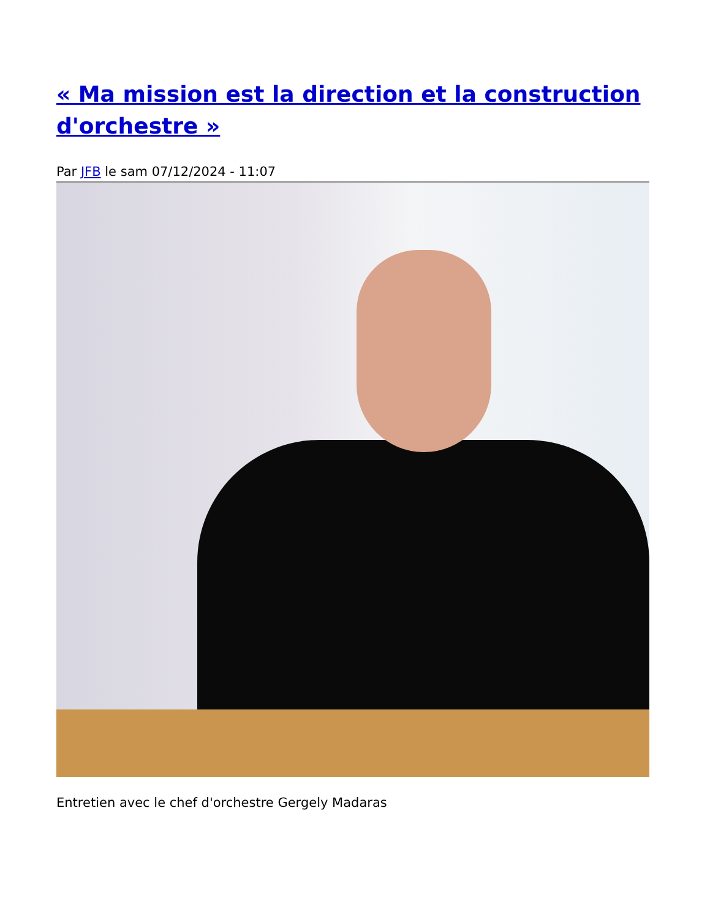« Ma mission est la direction et la construction d'orchestre »
Par JFB le sam 07/12/2024 - 11:07
Entretien avec le chef d'orchestre Gergely Madaras